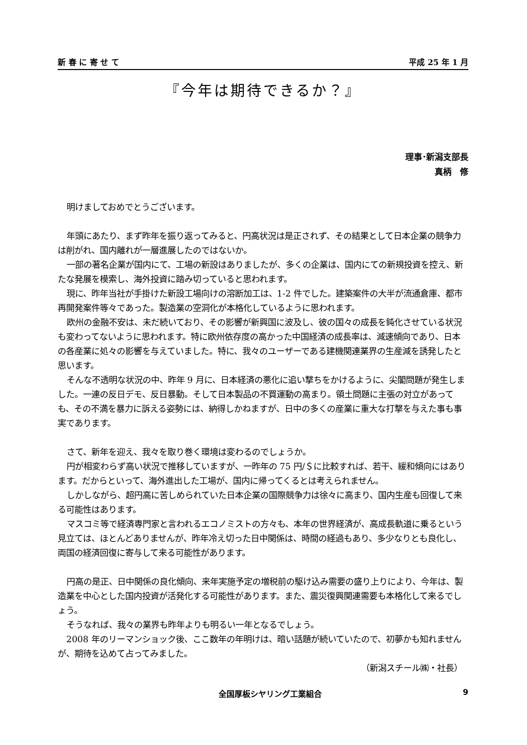新 春 に 寄 せ て 平成 25 年 1 月
『今年は期待できるか？』
理事･新潟支部長
真柄　修
明けましておめでとうございます。
年頭にあたり、まず昨年を振り返ってみると、円高状況は是正されず、その結果として日本企業の競争力は削がれ、国内離れが一層進展したのではないか。
一部の著名企業が国内にて、工場の新設はありましたが、多くの企業は、国内にての新規投資を控え、新たな発展を模索し、海外投資に踏み切っていると思われます。
現に、昨年当社が手掛けた新設工場向けの溶断加工は、1-2 件でした。建築案件の大半が流通倉庫、都市再開発案件等々であった。製造業の空洞化が本格化しているように思われます。
欧州の金融不安は、未だ続いており、その影響が新興国に波及し、彼の国々の成長を鈍化させている状況も変わってないように思われます。特に欧州依存度の高かった中国経済の成長率は、減速傾向であり、日本の各産業に処々の影響を与えていました。特に、我々のユーザーである建機関連業界の生産減を誘発したと思います。
そんな不透明な状況の中、昨年 9 月に、日本経済の悪化に追い撃ちをかけるように、尖閣問題が発生しました。一連の反日デモ、反日暴動。そして日本製品の不買運動の高まり。領土問題に主張の対立があっても、その不満を暴力に訴える姿勢には、納得しかねますが、日中の多くの産業に重大な打撃を与えた事も事実であります。
さて、新年を迎え、我々を取り巻く環境は変わるのでしょうか。
円が相変わらず高い状況で推移していますが、一昨年の 75 円/＄に比較すれば、若干、緩和傾向にはあります。だからといって、海外進出した工場が、国内に帰ってくるとは考えられません。
しかしながら、超円高に苦しめられていた日本企業の国際競争力は徐々に高まり、国内生産も回復して来る可能性はあります。
マスコミ等で経済専門家と言われるエコノミストの方々も、本年の世界経済が、高成長軌道に乗るという見立ては、ほとんどありませんが、昨年冷え切った日中関係は、時間の経過もあり、多少なりとも良化し、両国の経済回復に寄与して来る可能性があります。
円高の是正、日中関係の良化傾向、来年実施予定の増税前の駆け込み需要の盛り上りにより、今年は、製造業を中心とした国内投資が活発化する可能性があります。また、震災復興関連需要も本格化して来るでしょう。
そうなれば、我々の業界も昨年よりも明るい一年となるでしょう。
2008 年のリーマンショック後、ここ数年の年明けは、暗い話題が続いていたので、初夢かも知れませんが、期待を込めて占ってみました。
（新潟スチール㈱・社長）
全国厚板シヤリング工業組合 9